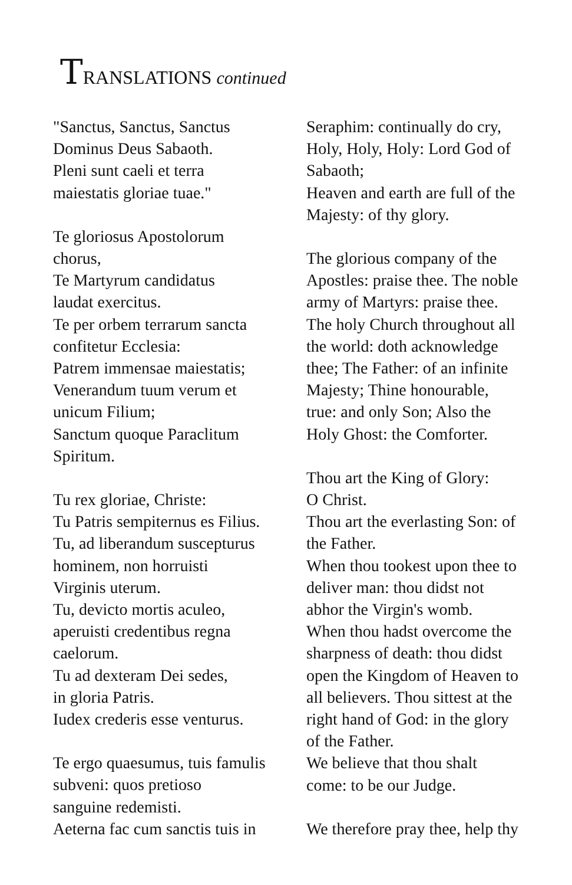TRANSLATIONS continued
"Sanctus, Sanctus, Sanctus
Dominus Deus Sabaoth.
Pleni sunt caeli et terra
maiestatis gloriae tuae."
Te gloriosus Apostolorum
chorus,
Te Martyrum candidatus
laudat exercitus.
Te per orbem terrarum sancta
confitetur Ecclesia:
Patrem immensae maiestatis;
Venerandum tuum verum et
unicum Filium;
Sanctum quoque Paraclitum
Spiritum.
Tu rex gloriae, Christe:
Tu Patris sempiternus es Filius.
Tu, ad liberandum suscepturus
hominem, non horruisti
Virginis uterum.
Tu, devicto mortis aculeo,
aperuisti credentibus regna
caelorum.
Tu ad dexteram Dei sedes,
in gloria Patris.
Iudex crederis esse venturus.
Te ergo quaesumus, tuis famulis
subveni: quos pretioso
sanguine redemisti.
Aeterna fac cum sanctis tuis in
Seraphim: continually do cry,
Holy, Holy, Holy: Lord God of
Sabaoth;
Heaven and earth are full of the
Majesty: of thy glory.
The glorious company of the
Apostles: praise thee. The noble
army of Martyrs: praise thee.
The holy Church throughout all
the world: doth acknowledge
thee; The Father: of an infinite
Majesty; Thine honourable,
true: and only Son; Also the
Holy Ghost: the Comforter.
Thou art the King of Glory:
O Christ.
Thou art the everlasting Son: of
the Father.
When thou tookest upon thee to
deliver man: thou didst not
abhor the Virgin's womb.
When thou hadst overcome the
sharpness of death: thou didst
open the Kingdom of Heaven to
all believers. Thou sittest at the
right hand of God: in the glory
of the Father.
We believe that thou shalt
come: to be our Judge.
We therefore pray thee, help thy